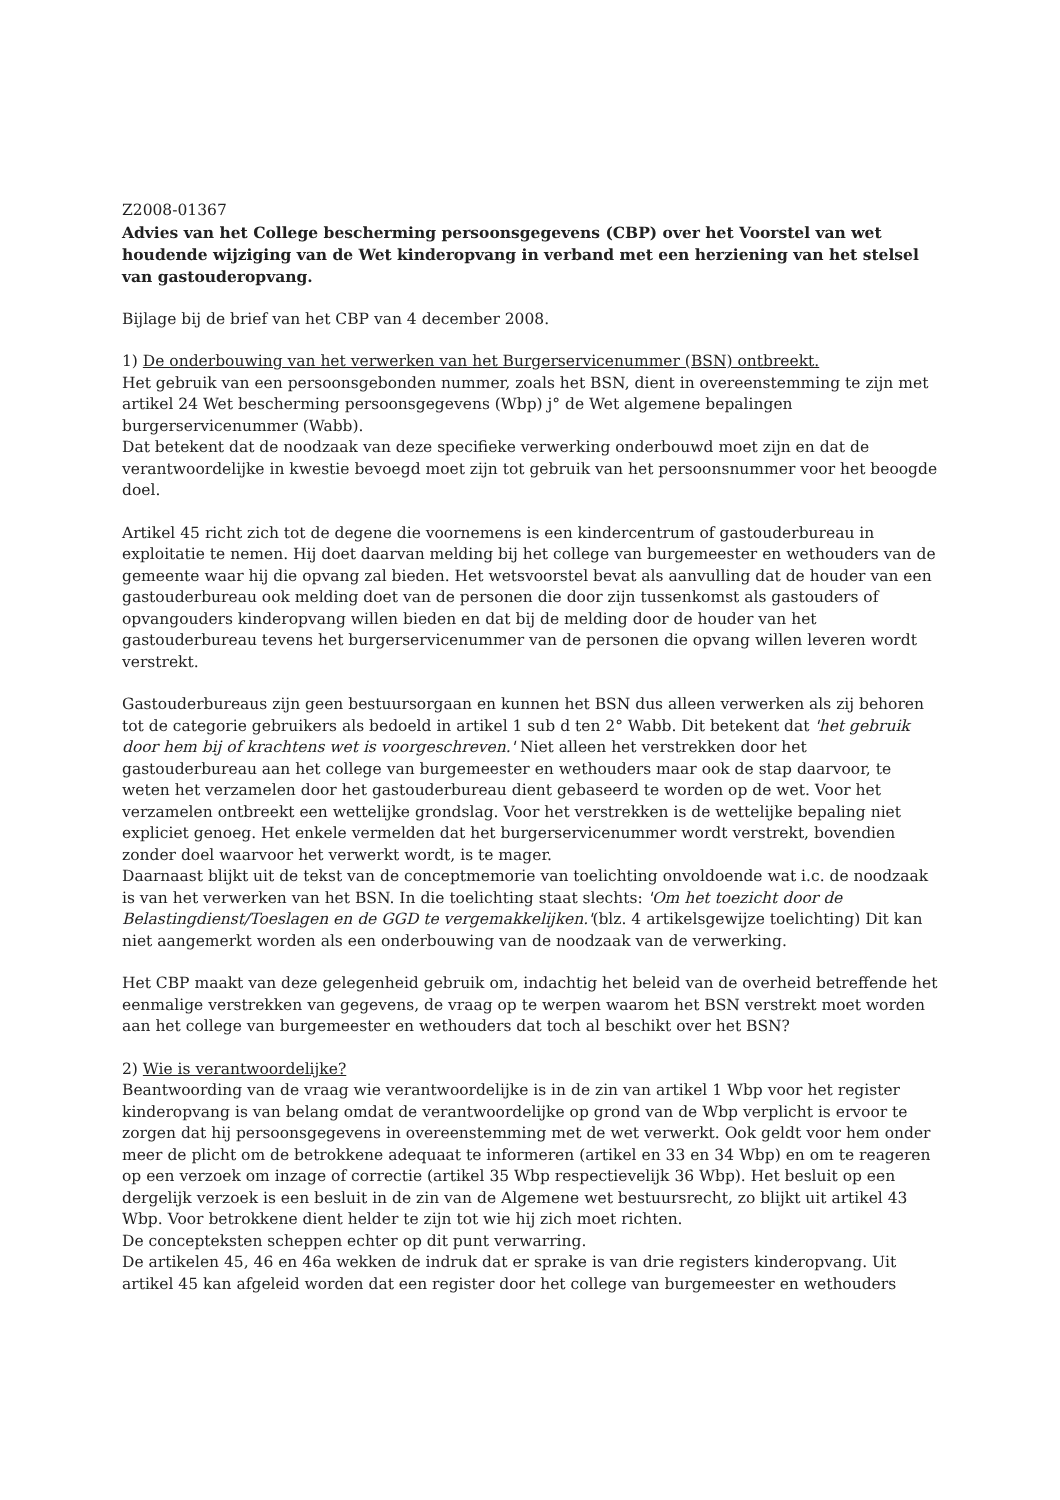Z2008-01367
Advies van het College bescherming persoonsgegevens (CBP) over het Voorstel van wet houdende wijziging van de Wet kinderopvang in verband met een herziening van het stelsel van gastouderopvang.
Bijlage bij de brief van het CBP van 4 december 2008.
1) De onderbouwing van het verwerken van het Burgerservicenummer (BSN) ontbreekt.
Het gebruik van een persoonsgebonden nummer, zoals het BSN, dient in overeenstemming te zijn met artikel 24 Wet bescherming persoonsgegevens (Wbp) j° de Wet algemene bepalingen burgerservicenummer (Wabb).
Dat betekent dat de noodzaak van deze specifieke verwerking onderbouwd moet zijn en dat de verantwoordelijke in kwestie bevoegd moet zijn tot gebruik van het persoonsnummer voor het beoogde doel.
Artikel 45 richt zich tot de degene die voornemens is een kindercentrum of gastouderbureau in exploitatie te nemen. Hij doet daarvan melding bij het college van burgemeester en wethouders van de gemeente waar hij die opvang zal bieden. Het wetsvoorstel bevat als aanvulling dat de houder van een gastouderbureau ook melding doet van de personen die door zijn tussenkomst als gastouders of opvangouders kinderopvang willen bieden en dat bij de melding door de houder van het gastouderbureau tevens het burgerservicenummer van de personen die opvang willen leveren wordt verstrekt.
Gastouderbureaus zijn geen bestuursorgaan en kunnen het BSN dus alleen verwerken als zij behoren tot de categorie gebruikers als bedoeld in artikel 1 sub d ten 2° Wabb. Dit betekent dat 'het gebruik door hem bij of krachtens wet is voorgeschreven.' Niet alleen het verstrekken door het gastouderbureau aan het college van burgemeester en wethouders maar ook de stap daarvoor, te weten het verzamelen door het gastouderbureau dient gebaseerd te worden op de wet. Voor het verzamelen ontbreekt een wettelijke grondslag. Voor het verstrekken is de wettelijke bepaling niet expliciet genoeg. Het enkele vermelden dat het burgerservicenummer wordt verstrekt, bovendien zonder doel waarvoor het verwerkt wordt, is te mager.
Daarnaast blijkt uit de tekst van de conceptmemorie van toelichting onvoldoende wat i.c. de noodzaak is van het verwerken van het BSN. In die toelichting staat slechts: 'Om het toezicht door de Belastingdienst/Toeslagen en de GGD te vergemakkelijken.'(blz. 4 artikelsgewijze toelichting) Dit kan niet aangemerkt worden als een onderbouwing van de noodzaak van de verwerking.
Het CBP maakt van deze gelegenheid gebruik om, indachtig het beleid van de overheid betreffende het eenmalige verstrekken van gegevens, de vraag op te werpen waarom het BSN verstrekt moet worden aan het college van burgemeester en wethouders dat toch al beschikt over het BSN?
2) Wie is verantwoordelijke?
Beantwoording van de vraag wie verantwoordelijke is in de zin van artikel 1 Wbp voor het register kinderopvang is van belang omdat de verantwoordelijke op grond van de Wbp verplicht is ervoor te zorgen dat hij persoonsgegevens in overeenstemming met de wet verwerkt. Ook geldt voor hem onder meer de plicht om de betrokkene adequaat te informeren (artikel en 33 en 34 Wbp) en om te reageren op een verzoek om inzage of correctie (artikel 35 Wbp respectievelijk 36 Wbp). Het besluit op een dergelijk verzoek is een besluit in de zin van de Algemene wet bestuursrecht, zo blijkt uit artikel 43 Wbp. Voor betrokkene dient helder te zijn tot wie hij zich moet richten.
De concepteksten scheppen echter op dit punt verwarring.
De artikelen 45, 46 en 46a wekken de indruk dat er sprake is van drie registers kinderopvang. Uit artikel 45 kan afgeleid worden dat een register door het college van burgemeester en wethouders